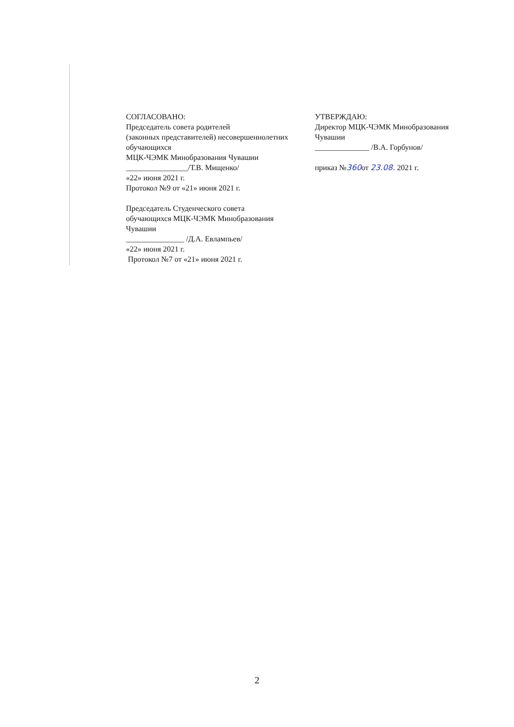СОГЛАСОВАНО:
Председатель совета родителей
(законных представителей) несовершеннолетних
обучающихся
МЦК-ЧЭМК Минобразования Чувашии
________________/Т.В. Мищенко/
«22» июня 2021 г.
Протокол №9 от «21» июня 2021 г.
Председатель Студенческого совета
обучающихся МЦК-ЧЭМК Минобразования
Чувашии
_______________ /Д.А. Евлампьев/
«22» июня 2021 г.
Протокол №7 от «21» июня 2021 г.
УТВЕРЖДАЮ:
Директор МЦК-ЧЭМК Минобразования
Чувашии
______________ /В.А. Горбунов/
приказ №360от 23.08. 2021 г.
2